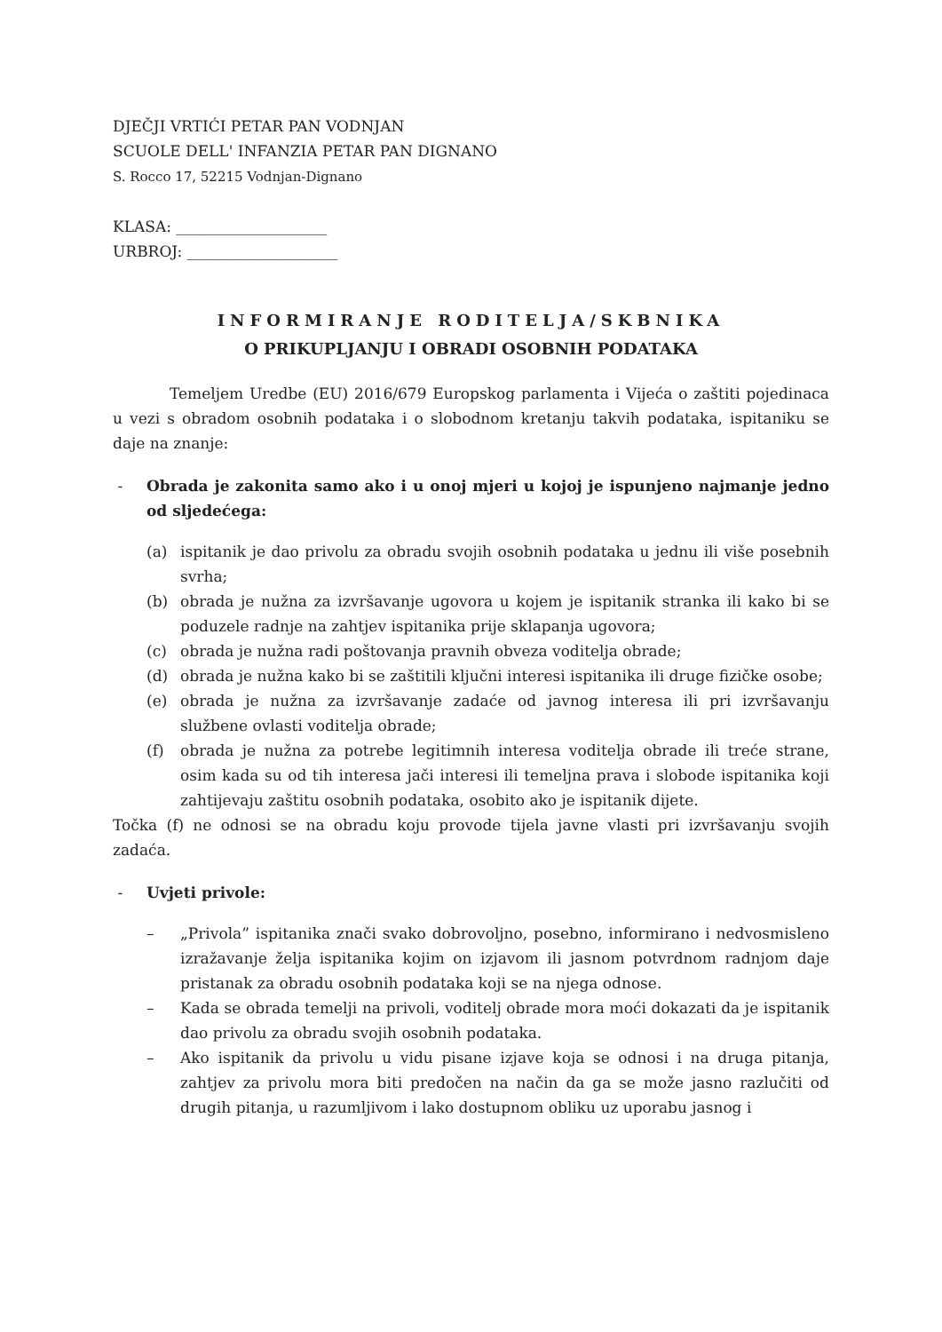DJEČJI VRTIĆI PETAR PAN VODNJAN
SCUOLE DELL' INFANZIA PETAR PAN DIGNANO
S. Rocco 17, 52215 Vodnjan-Dignano
KLASA: ____________________
URBROJ: ____________________
INFORMIRANJE RODITELJA/SKBNIKA
O PRIKUPLJANJU I OBRADI OSOBNIH PODATAKA
Temeljem Uredbe (EU) 2016/679 Europskog parlamenta i Vijeća o zaštiti pojedinaca u vezi s obradom osobnih podataka i o slobodnom kretanju takvih podataka, ispitaniku se daje na znanje:
- Obrada je zakonita samo ako i u onoj mjeri u kojoj je ispunjeno najmanje jedno od sljedećega:
(a) ispitanik je dao privolu za obradu svojih osobnih podataka u jednu ili više posebnih svrha;
(b) obrada je nužna za izvršavanje ugovora u kojem je ispitanik stranka ili kako bi se poduzele radnje na zahtjev ispitanika prije sklapanja ugovora;
(c) obrada je nužna radi poštovanja pravnih obveza voditelja obrade;
(d) obrada je nužna kako bi se zaštitili ključni interesi ispitanika ili druge fizičke osobe;
(e) obrada je nužna za izvršavanje zadaće od javnog interesa ili pri izvršavanju službene ovlasti voditelja obrade;
(f) obrada je nužna za potrebe legitimnih interesa voditelja obrade ili treće strane, osim kada su od tih interesa jači interesi ili temeljna prava i slobode ispitanika koji zahtijevaju zaštitu osobnih podataka, osobito ako je ispitanik dijete.
Točka (f) ne odnosi se na obradu koju provode tijela javne vlasti pri izvršavanju svojih zadaća.
- Uvjeti privole:
– „Privola” ispitanika znači svako dobrovoljno, posebno, informirano i nedvosmisleno izražavanje želja ispitanika kojim on izjavom ili jasnom potvrdnom radnjom daje pristanak za obradu osobnih podataka koji se na njega odnose.
– Kada se obrada temelji na privoli, voditelj obrade mora moći dokazati da je ispitanik dao privolu za obradu svojih osobnih podataka.
– Ako ispitanik da privolu u vidu pisane izjave koja se odnosi i na druga pitanja, zahtjev za privolu mora biti predočen na način da ga se može jasno razlučiti od drugih pitanja, u razumljivom i lako dostupnom obliku uz uporabu jasnog i